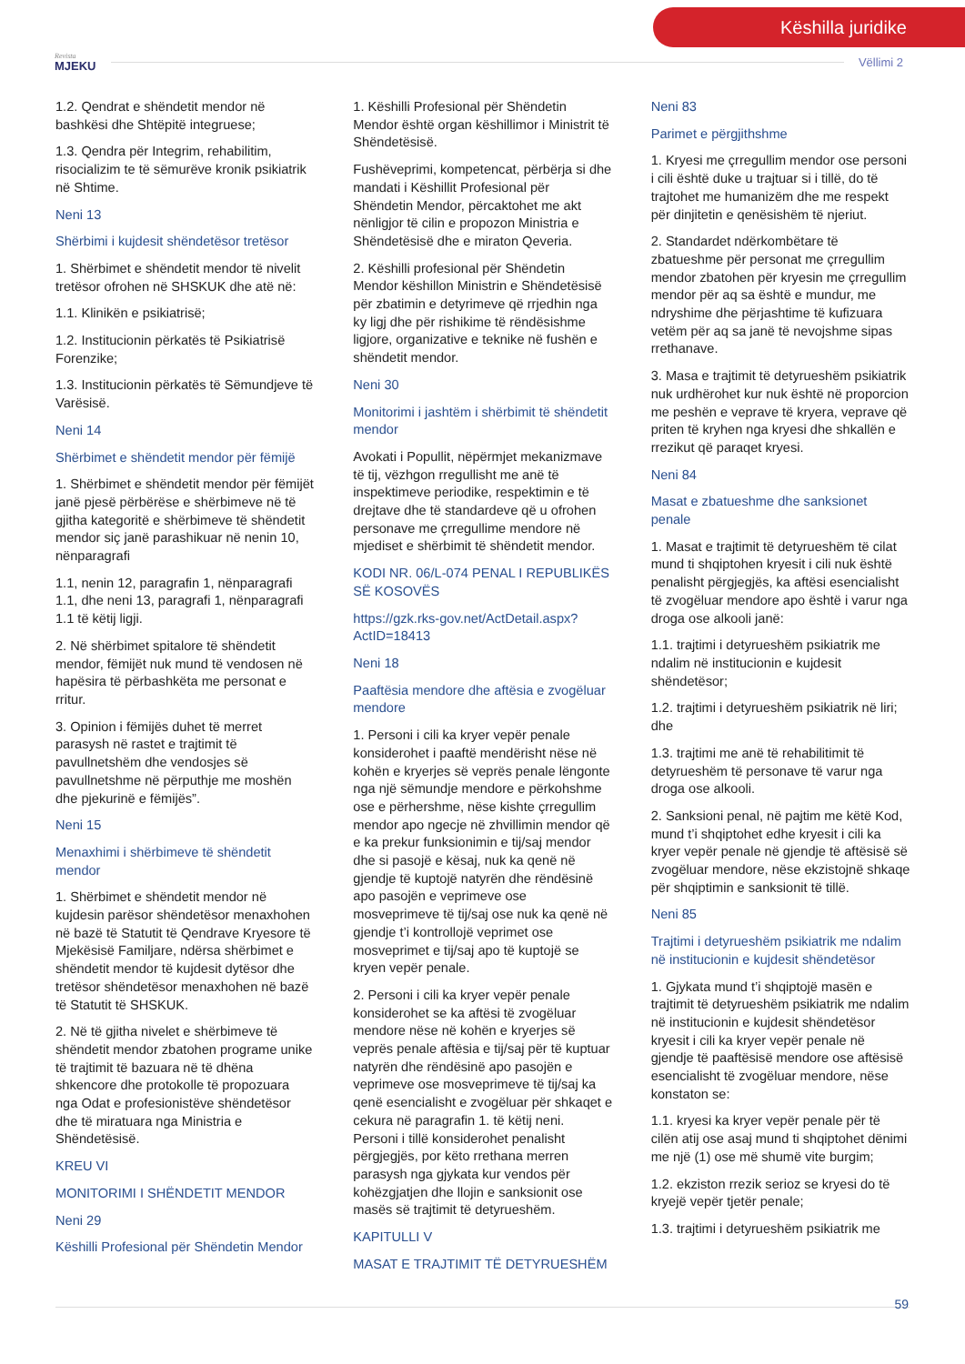Këshilla juridike
Revista
MJEKU
Vëllimi 2
1.2. Qendrat e shëndetit mendor në bashkësi dhe Shtëpitë integruese;
1.3. Qendra për Integrim, rehabilitim, risocializim te të sëmurëve kronik psikiatrik në Shtime.
Neni 13
Shërbimi i kujdesit shëndetësor tretësor
1. Shërbimet e shëndetit mendor të nivelit tretësor ofrohen në SHSKUK dhe atë në:
1.1. Klinikën e psikiatrisë;
1.2. Institucionin përkatës të Psikiatrisë Forenzike;
1.3. Institucionin përkatës të Sëmundjeve të Varësisë.
Neni 14
Shërbimet e shëndetit mendor për fëmijë
1. Shërbimet e shëndetit mendor për fëmijët janë pjesë përbërëse e shërbimeve në të gjitha kategoritë e shërbimeve të shëndetit mendor siç janë parashikuar në nenin 10, nënparagrafi
1.1, nenin 12, paragrafin 1, nënparagrafi 1.1, dhe neni 13, paragrafi 1, nënparagrafi 1.1 të këtij ligji.
2. Në shërbimet spitalore të shëndetit mendor, fëmijët nuk mund të vendosen në hapësira të përbashkëta me personat e rritur.
3. Opinion i fëmijës duhet të merret parasysh në rastet e trajtimit të pavullnetshëm dhe vendosjes së pavullnetshme në përputhje me moshën dhe pjekurinë e fëmijës”.
Neni 15
Menaxhimi i shërbimeve të shëndetit mendor
1. Shërbimet e shëndetit mendor në kujdesin parësor shëndetësor menaxhohen në bazë të Statutit të Qendrave Kryesore të Mjekësisë Familjare, ndërsa shërbimet e shëndetit mendor të kujdesit dytësor dhe tretësor shëndetësor menaxhohen në bazë të Statutit të SHSKUK.
2. Në të gjitha nivelet e shërbimeve të shëndetit mendor zbatohen programe unike të trajtimit të bazuara në të dhëna shkencore dhe protokolle të propozuara nga Odat e profesionistëve shëndetësor dhe të miratuara nga Ministria e Shëndetësisë.
KREU VI
MONITORIMI I SHËNDETIT MENDOR
Neni 29
Këshilli Profesional për Shëndetin Mendor
1. Këshilli Profesional për Shëndetin Mendor është organ këshillimor i Ministrit të Shëndetësisë.
Fushëveprimi, kompetencat, përbërja si dhe mandati i Këshillit Profesional për Shëndetin Mendor, përcaktohet me akt nënligjor të cilin e propozon Ministria e Shëndetësisë dhe e miraton Qeveria.
2. Këshilli profesional për Shëndetin Mendor këshillon Ministrin e Shëndetësisë për zbatimin e detyrimeve që rrjedhin nga ky ligj dhe për rishikime të rëndësishme ligjore, organizative e teknike në fushën e shëndetit mendor.
Neni 30
Monitorimi i jashtëm i shërbimit të shëndetit mendor
Avokati i Popullit, nëpërmjet mekanizmave të tij, vëzhgon rregullisht me anë të inspektimeve periodike, respektimin e të drejtave dhe të standardeve që u ofrohen personave me çrregullime mendore në mjediset e shërbimit të shëndetit mendor.
KODI NR. 06/L-074 PENAL I REPUBLIKËS SË KOSOVËS
https://gzk.rks-gov.net/ActDetail.aspx?ActID=18413
Neni 18
Paaftësia mendore dhe aftësia e zvogëluar mendore
1. Personi i cili ka kryer vepër penale konsiderohet i paaftë mendërisht nëse në kohën e kryerjes së veprës penale lëngonte nga një sëmundje mendore e përkohshme ose e përhershme, nëse kishte çrregullim mendor apo ngecje në zhvillimin mendor që e ka prekur funksionimin e tij/saj mendor dhe si pasojë e kësaj, nuk ka qenë në gjendje të kuptojë natyrën dhe rëndësinë apo pasojën e veprimeve ose mosveprimeve të tij/saj ose nuk ka qenë në gjendje t’i kontrollojë veprimet ose mosveprimet e tij/saj apo të kuptojë se kryen vepër penale.
2. Personi i cili ka kryer vepër penale konsiderohet se ka aftësi të zvogëluar mendore nëse në kohën e kryerjes së veprës penale aftësia e tij/saj për të kuptuar natyrën dhe rëndësinë apo pasojën e veprimeve ose mosveprimeve të tij/saj ka qenë esencialisht e zvogëluar për shkaqet e cekura në paragrafin 1. të këtij neni. Personi i tillë konsiderohet penalisht përgjegjës, por këto rrethana merren parasysh nga gjykata kur vendos për kohëzgjatjen dhe llojin e sanksionit ose masës së trajtimit të detyrueshëm.
KAPITULLI V
MASAT E TRAJTIMIT TË DETYRUESHËM
Neni 83
Parimet e përgjithshme
1. Kryesi me çrregullim mendor ose personi i cili është duke u trajtuar si i tillë, do të trajtohet me humanizëm dhe me respekt për dinjitetin e qenësishëm të njeriut.
2. Standardet ndërkombëtare të zbatueshme për personat me çrregullim mendor zbatohen për kryesin me çrregullim mendor për aq sa është e mundur, me ndryshime dhe përjashtime të kufizuara vetëm për aq sa janë të nevojshme sipas rrethanave.
3. Masa e trajtimit të detyrueshëm psikiatrik nuk urdhërohet kur nuk është në proporcion me peshën e veprave të kryera, veprave që priten të kryhen nga kryesi dhe shkallën e rrezikut që paraqet kryesi.
Neni 84
Masat e zbatueshme dhe sanksionet penale
1. Masat e trajtimit të detyrueshëm të cilat mund ti shqiptohen kryesit i cili nuk është penalisht përgjegjës, ka aftësi esencialisht të zvogëluar mendore apo është i varur nga droga ose alkooli janë:
1.1. trajtimi i detyrueshëm psikiatrik me ndalim në institucionin e kujdesit shëndetësor;
1.2. trajtimi i detyrueshëm psikiatrik në liri; dhe
1.3. trajtimi me anë të rehabilitimit të detyrueshëm të personave të varur nga droga ose alkooli.
2. Sanksioni penal, në pajtim me këtë Kod, mund t’i shqiptohet edhe kryesit i cili ka kryer vepër penale në gjendje të aftësisë së zvogëluar mendore, nëse ekzistojnë shkaqe për shqiptimin e sanksionit të tillë.
Neni 85
Trajtimi i detyrueshëm psikiatrik me ndalim në institucionin e kujdesit shëndetësor
1. Gjykata mund t’i shqiptojë masën e trajtimit të detyrueshëm psikiatrik me ndalim në institucionin e kujdesit shëndetësor kryesit i cili ka kryer vepër penale në gjendje të paaftësisë mendore ose aftësisë esencialisht të zvogëluar mendore, nëse konstaton se:
1.1. kryesi ka kryer vepër penale për të cilën atij ose asaj mund ti shqiptohet dënimi me një (1) ose më shumë vite burgim;
1.2. ekziston rrezik serioz se kryesi do të kryejë vepër tjetër penale;
1.3. trajtimi i detyrueshëm psikiatrik me
59